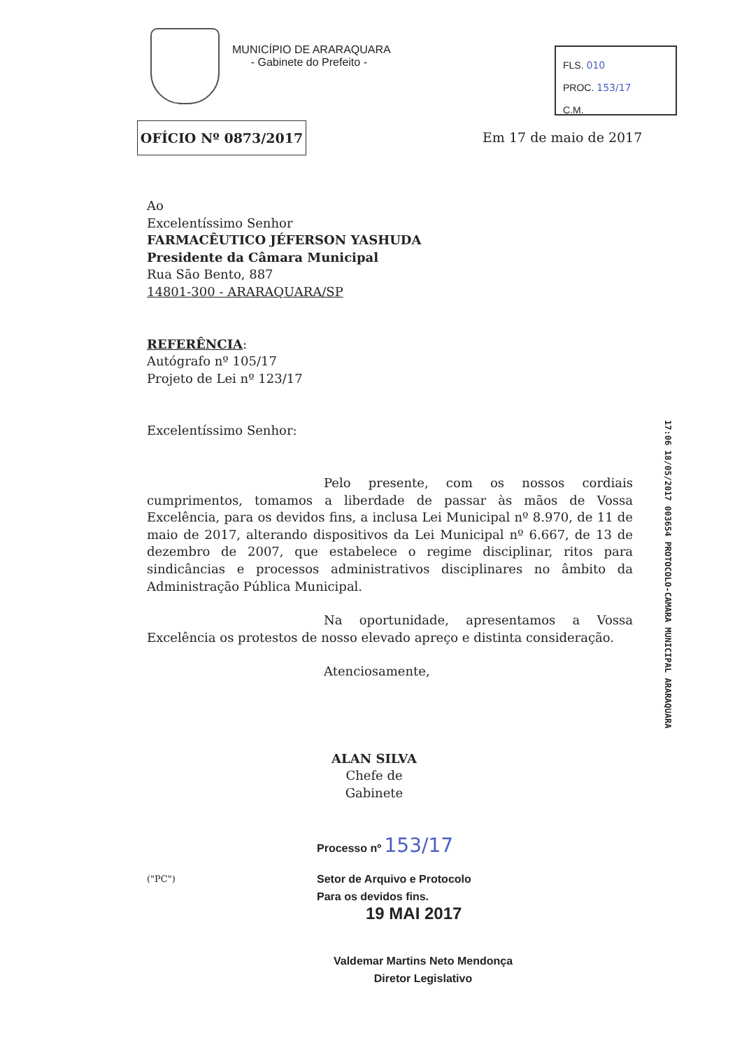MUNICÍPIO DE ARARAQUARA
- Gabinete do Prefeito -
FLS. 010
PROC. 153/17
C.M.
OFÍCIO Nº 0873/2017
Em 17 de maio de 2017
Ao
Excelentíssimo Senhor
FARMACÊUTICO JÉFERSON YASHUDA
Presidente da Câmara Municipal
Rua São Bento, 887
14801-300 - ARARAQUARA/SP
REFERÊNCIA:
Autógrafo nº 105/17
Projeto de Lei nº 123/17
Excelentíssimo Senhor:
Pelo presente, com os nossos cordiais cumprimentos, tomamos a liberdade de passar às mãos de Vossa Excelência, para os devidos fins, a inclusa Lei Municipal nº 8.970, de 11 de maio de 2017, alterando dispositivos da Lei Municipal nº 6.667, de 13 de dezembro de 2007, que estabelece o regime disciplinar, ritos para sindicâncias e processos administrativos disciplinares no âmbito da Administração Pública Municipal.
Na oportunidade, apresentamos a Vossa Excelência os protestos de nosso elevado apreço e distinta consideração.
Atenciosamente,
ALAN SILVA
Chefe de Gabinete
Processo nº 153/17
("PC") Setor de Arquivo e Protocolo
Para os devidos fins.
19 MAI 2017
Valdemar Martins Neto Mendonça
Diretor Legislativo
17:06 18/05/2017 003654 PROTOCOLO-CAMARA MUNICIPAL ARARAQUARA